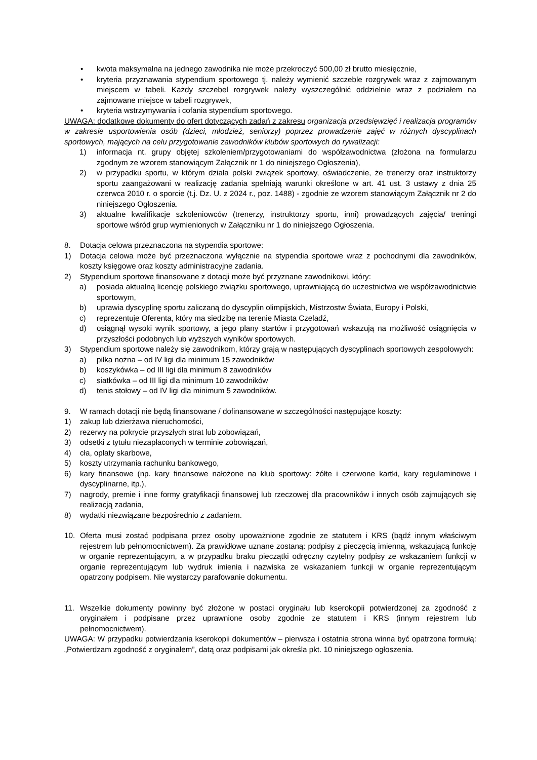• kwota maksymalna na jednego zawodnika nie może przekroczyć 500,00 zł brutto miesięcznie,
• kryteria przyznawania stypendium sportowego tj. należy wymienić szczeble rozgrywek wraz z zajmowanym miejscem w tabeli. Każdy szczebel rozgrywek należy wyszczególnić oddzielnie wraz z podziałem na zajmowane miejsce w tabeli rozgrywek,
• kryteria wstrzymywania i cofania stypendium sportowego.
UWAGA: dodatkowe dokumenty do ofert dotyczących zadań z zakresu organizacja przedsięwzięć i realizacja programów w zakresie usportowienia osób (dzieci, młodzież, seniorzy) poprzez prowadzenie zajęć w różnych dyscyplinach sportowych, mających na celu przygotowanie zawodników klubów sportowych do rywalizacji:
1) informacja nt. grupy objętej szkoleniem/przygotowaniami do współzawodnictwa (złożona na formularzu zgodnym ze wzorem stanowiącym Załącznik nr 1 do niniejszego Ogłoszenia),
2) w przypadku sportu, w którym działa polski związek sportowy, oświadczenie, że trenerzy oraz instruktorzy sportu zaangażowani w realizację zadania spełniają warunki określone w art. 41 ust. 3 ustawy z dnia 25 czerwca 2010 r. o sporcie (t.j. Dz. U. z 2024 r., poz. 1488) - zgodnie ze wzorem stanowiącym Załącznik nr 2 do niniejszego Ogłoszenia.
3) aktualne kwalifikacje szkoleniowców (trenerzy, instruktorzy sportu, inni) prowadzących zajęcia/ treningi sportowe wśród grup wymienionych w Załączniku nr 1 do niniejszego Ogłoszenia.
8. Dotacja celowa przeznaczona na stypendia sportowe:
1) Dotacja celowa może być przeznaczona wyłącznie na stypendia sportowe wraz z pochodnymi dla zawodników, koszty księgowe oraz koszty administracyjne zadania.
2) Stypendium sportowe finansowane z dotacji może być przyznane zawodnikowi, który:
a) posiada aktualną licencję polskiego związku sportowego, uprawniającą do uczestnictwa we współzawodnictwie sportowym,
b) uprawia dyscyplinę sportu zaliczaną do dyscyplin olimpijskich, Mistrzostw Świata, Europy i Polski,
c) reprezentuje Oferenta, który ma siedzibę na terenie Miasta Czeladź,
d) osiągnął wysoki wynik sportowy, a jego plany startów i przygotowań wskazują na możliwość osiągnięcia w przyszłości podobnych lub wyższych wyników sportowych.
3) Stypendium sportowe należy się zawodnikom, którzy grają w następujących dyscyplinach sportowych zespołowych:
a) piłka nożna – od IV ligi dla minimum 15 zawodników
b) koszykówka – od III ligi dla minimum 8 zawodników
c) siatkówka – od III ligi dla minimum 10 zawodników
d) tenis stołowy – od IV ligi dla minimum 5 zawodników.
9. W ramach dotacji nie będą finansowane / dofinansowane w szczególności następujące koszty:
1) zakup lub dzierżawa nieruchomości,
2) rezerwy na pokrycie przyszłych strat lub zobowiązań,
3) odsetki z tytułu niezapłaconych w terminie zobowiązań,
4) cła, opłaty skarbowe,
5) koszty utrzymania rachunku bankowego,
6) kary finansowe (np. kary finansowe nałożone na klub sportowy: żółte i czerwone kartki, kary regulaminowe i dyscyplinarne, itp.),
7) nagrody, premie i inne formy gratyfikacji finansowej lub rzeczowej dla pracowników i innych osób zajmujących się realizacją zadania,
8) wydatki niezwiązane bezpośrednio z zadaniem.
10. Oferta musi zostać podpisana przez osoby upoważnione zgodnie ze statutem i KRS (bądź innym właściwym rejestrem lub pełnomocnictwem). Za prawidłowe uznane zostaną: podpisy z pieczęcią imienną, wskazującą funkcję w organie reprezentującym, a w przypadku braku pieczątki odręczny czytelny podpisy ze wskazaniem funkcji w organie reprezentującym lub wydruk imienia i nazwiska ze wskazaniem funkcji w organie reprezentującym opatrzony podpisem. Nie wystarczy parafowanie dokumentu.
11. Wszelkie dokumenty powinny być złożone w postaci oryginału lub kserokopii potwierdzonej za zgodność z oryginałem i podpisane przez uprawnione osoby zgodnie ze statutem i KRS (innym rejestrem lub pełnomocnictwem).
UWAGA: W przypadku potwierdzania kserokopii dokumentów – pierwsza i ostatnia strona winna być opatrzona formułą: „Potwierdzam zgodność z oryginałem”, datą oraz podpisami jak określa pkt. 10 niniejszego ogłoszenia.